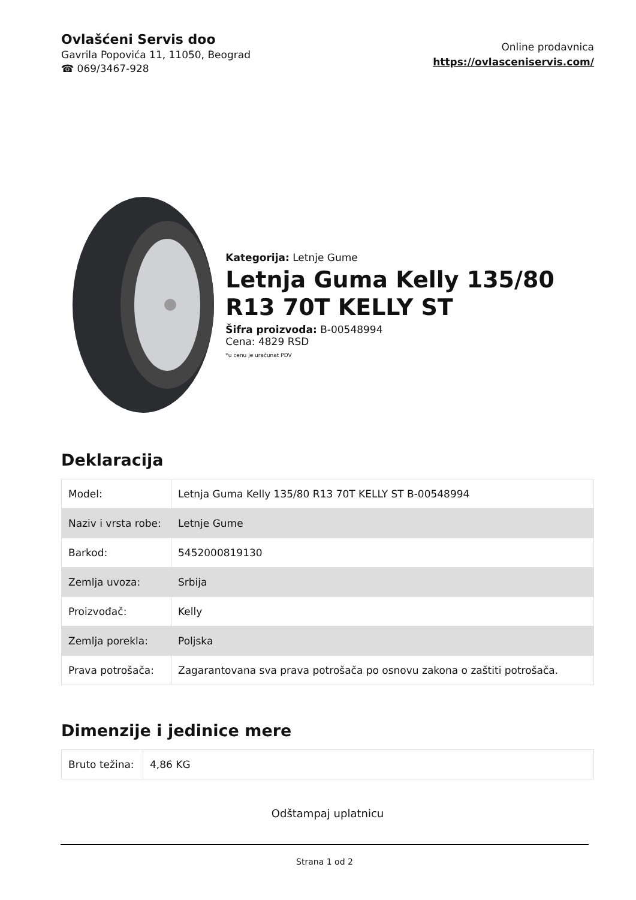Ovlašćeni Servis doo
Gavrila Popovića 11, 11050, Beograd
☎ 069/3467-928
Online prodavnica
https://ovlasceniservis.com/
Kategorija: Letnje Gume
Letnja Guma Kelly 135/80 R13 70T KELLY ST
Šifra proizvoda: B-00548994
Cena: 4829 RSD
*u cenu je uračunat PDV
Deklaracija
| Model: | Letnja Guma Kelly 135/80 R13 70T KELLY ST B-00548994 |
| Naziv i vrsta robe: | Letnje Gume |
| Barkod: | 5452000819130 |
| Zemlja uvoza: | Srbija |
| Proizvođač: | Kelly |
| Zemlja porekla: | Poljska |
| Prava potrošača: | Zagarantovana sva prava potrošača po osnovu zakona o zaštiti potrošača. |
Dimenzije i jedinice mere
| Bruto težina: | 4,86 KG |
Odštampaj uplatnicu
Strana 1 od 2